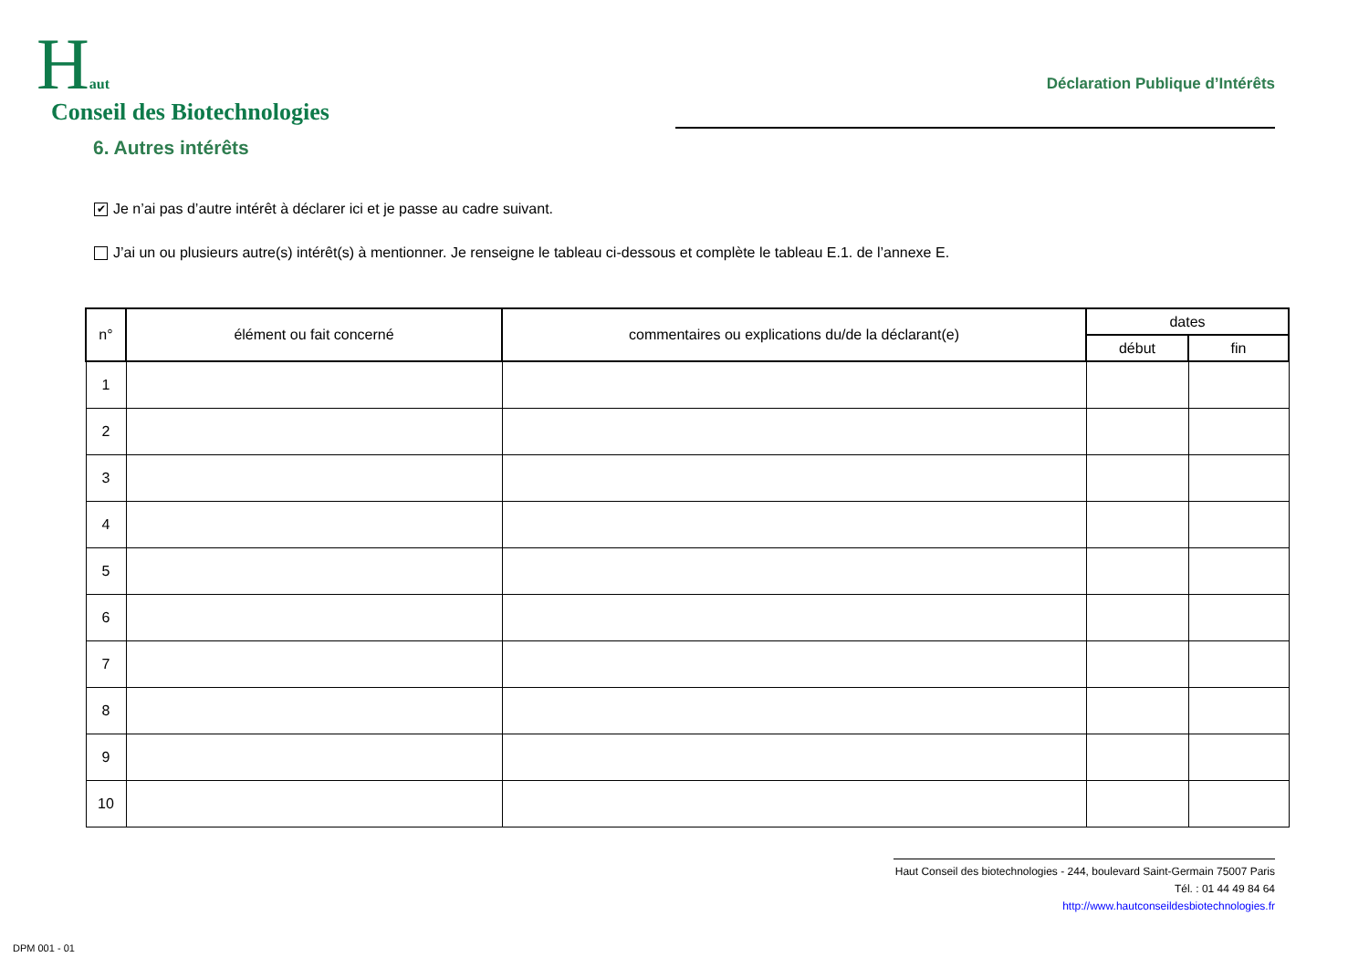Haut
Conseil des Biotechnologies
Déclaration Publique d’Intérêts
6. Autres intérêts
✔ Je n’ai pas d’autre intérêt à déclarer ici et je passe au cadre suivant.
J’ai un ou plusieurs autre(s) intérêt(s) à mentionner. Je renseigne le tableau ci-dessous et complète le tableau E.1. de l’annexe E.
| n° | élément ou fait concerné | commentaires ou explications du/de la déclarant(e) | dates | |
| --- | --- | --- | --- | --- |
| | | | début | fin |
| 1 | | | | |
| 2 | | | | |
| 3 | | | | |
| 4 | | | | |
| 5 | | | | |
| 6 | | | | |
| 7 | | | | |
| 8 | | | | |
| 9 | | | | |
| 10 | | | | |
Haut Conseil des biotechnologies - 244, boulevard Saint-Germain 75007 Paris
Tél. : 01 44 49 84 64
http://www.hautconseildesbiotechnologies.fr
DPM 001 - 01